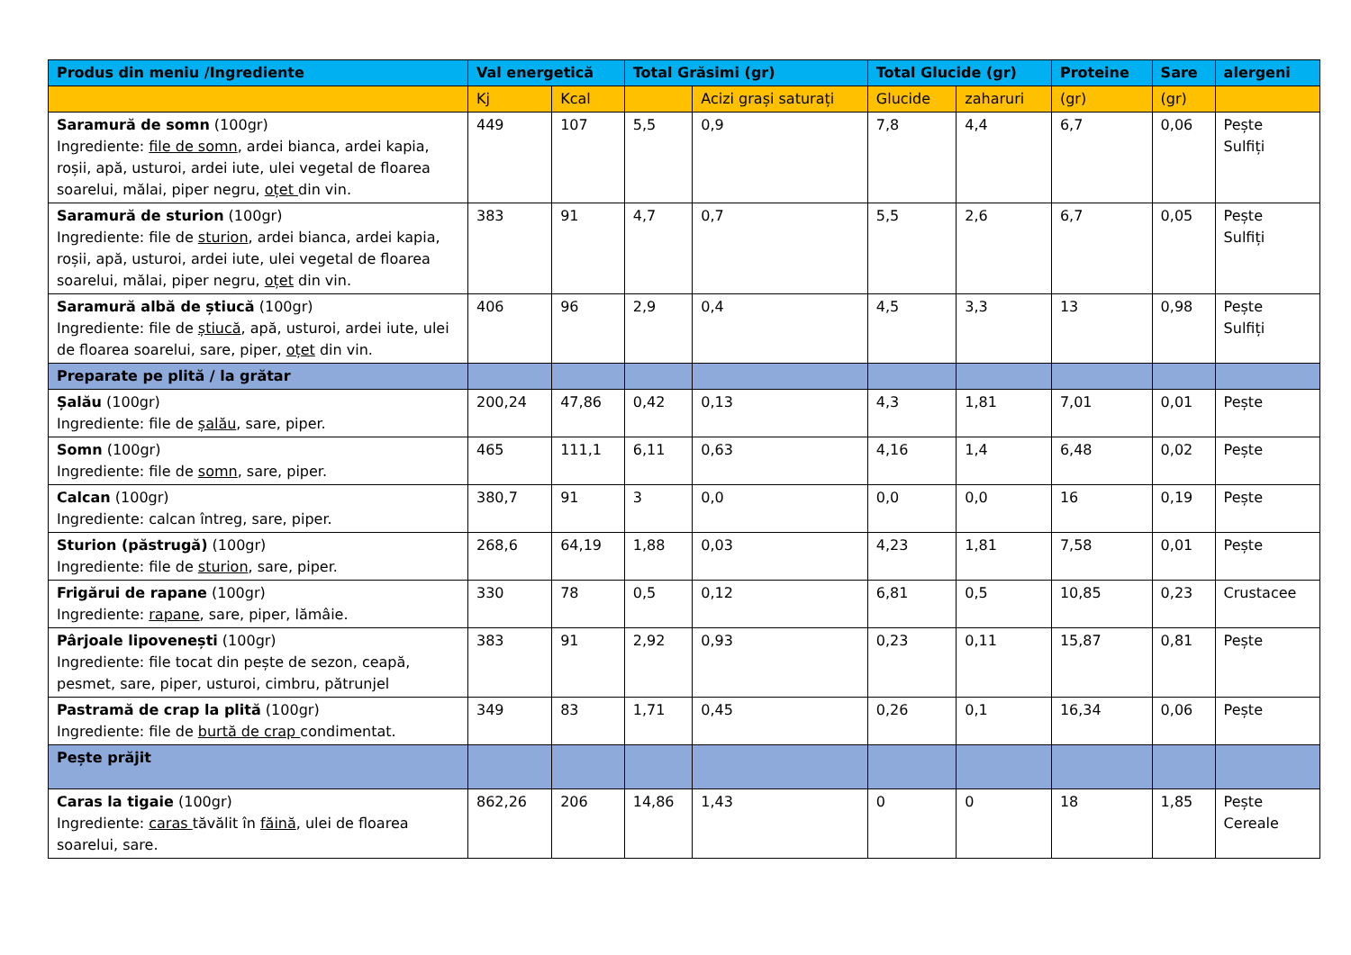| Produs din meniu /Ingrediente | Val energetică | | Total Grăsimi (gr) | | Total Glucide (gr) | | Proteine | Sare | alergeni |
| --- | --- | --- | --- | --- | --- | --- | --- | --- | --- |
| | Kj | Kcal | | Acizi grași saturați | Glucide | zaharuri | (gr) | (gr) | |
| Saramură de somn (100gr) Ingrediente: file de somn , ardei bianca, ardei kapia, roșii, apă, usturoi, ardei iute, ulei vegetal de floarea soarelui, mălai, piper negru, oțet din vin. | 449 | 107 | 5,5 | 0,9 | 7,8 | 4,4 | 6,7 | 0,06 | Pește Sulfiți |
| Saramură de sturion (100gr) Ingrediente: file de sturion , ardei bianca, ardei kapia, roșii, apă, usturoi, ardei iute, ulei vegetal de floarea soarelui, mălai, piper negru, oțet din vin. | 383 | 91 | 4,7 | 0,7 | 5,5 | 2,6 | 6,7 | 0,05 | Pește Sulfiți |
| Saramură albă de știucă (100gr) Ingrediente: file de știucă , apă, usturoi, ardei iute, ulei de floarea soarelui, sare, piper, oțet din vin. | 406 | 96 | 2,9 | 0,4 | 4,5 | 3,3 | 13 | 0,98 | Pește Sulfiți |
| Preparate pe plită / la grătar | | | | | | | | | |
| Șalău (100gr) Ingrediente: file de șalău , sare, piper. | 200,24 | 47,86 | 0,42 | 0,13 | 4,3 | 1,81 | 7,01 | 0,01 | Pește |
| Somn (100gr) Ingrediente: file de somn , sare, piper. | 465 | 111,1 | 6,11 | 0,63 | 4,16 | 1,4 | 6,48 | 0,02 | Pește |
| Calcan (100gr) Ingrediente: calcan întreg, sare, piper. | 380,7 | 91 | 3 | 0,0 | 0,0 | 0,0 | 16 | 0,19 | Pește |
| Sturion (păstrugă) (100gr) Ingrediente: file de sturion , sare, piper. | 268,6 | 64,19 | 1,88 | 0,03 | 4,23 | 1,81 | 7,58 | 0,01 | Pește |
| Frigărui de rapane (100gr) Ingrediente: rapane , sare, piper, lămâie. | 330 | 78 | 0,5 | 0,12 | 6,81 | 0,5 | 10,85 | 0,23 | Crustacee |
| Pârjoale lipovenești (100gr) Ingrediente: file tocat din pește de sezon, ceapă, pesmet, sare, piper, usturoi, cimbru, pătrunjel | 383 | 91 | 2,92 | 0,93 | 0,23 | 0,11 | 15,87 | 0,81 | Pește |
| Pastramă de crap la plită (100gr) Ingrediente: file de burtă de crap condimentat. | 349 | 83 | 1,71 | 0,45 | 0,26 | 0,1 | 16,34 | 0,06 | Pește |
| Pește prăjit | | | | | | | | | |
| Caras la tigaie (100gr) Ingrediente: caras tăvălit în făină , ulei de floarea soarelui, sare. | 862,26 | 206 | 14,86 | 1,43 | 0 | 0 | 18 | 1,85 | Pește Cereale |